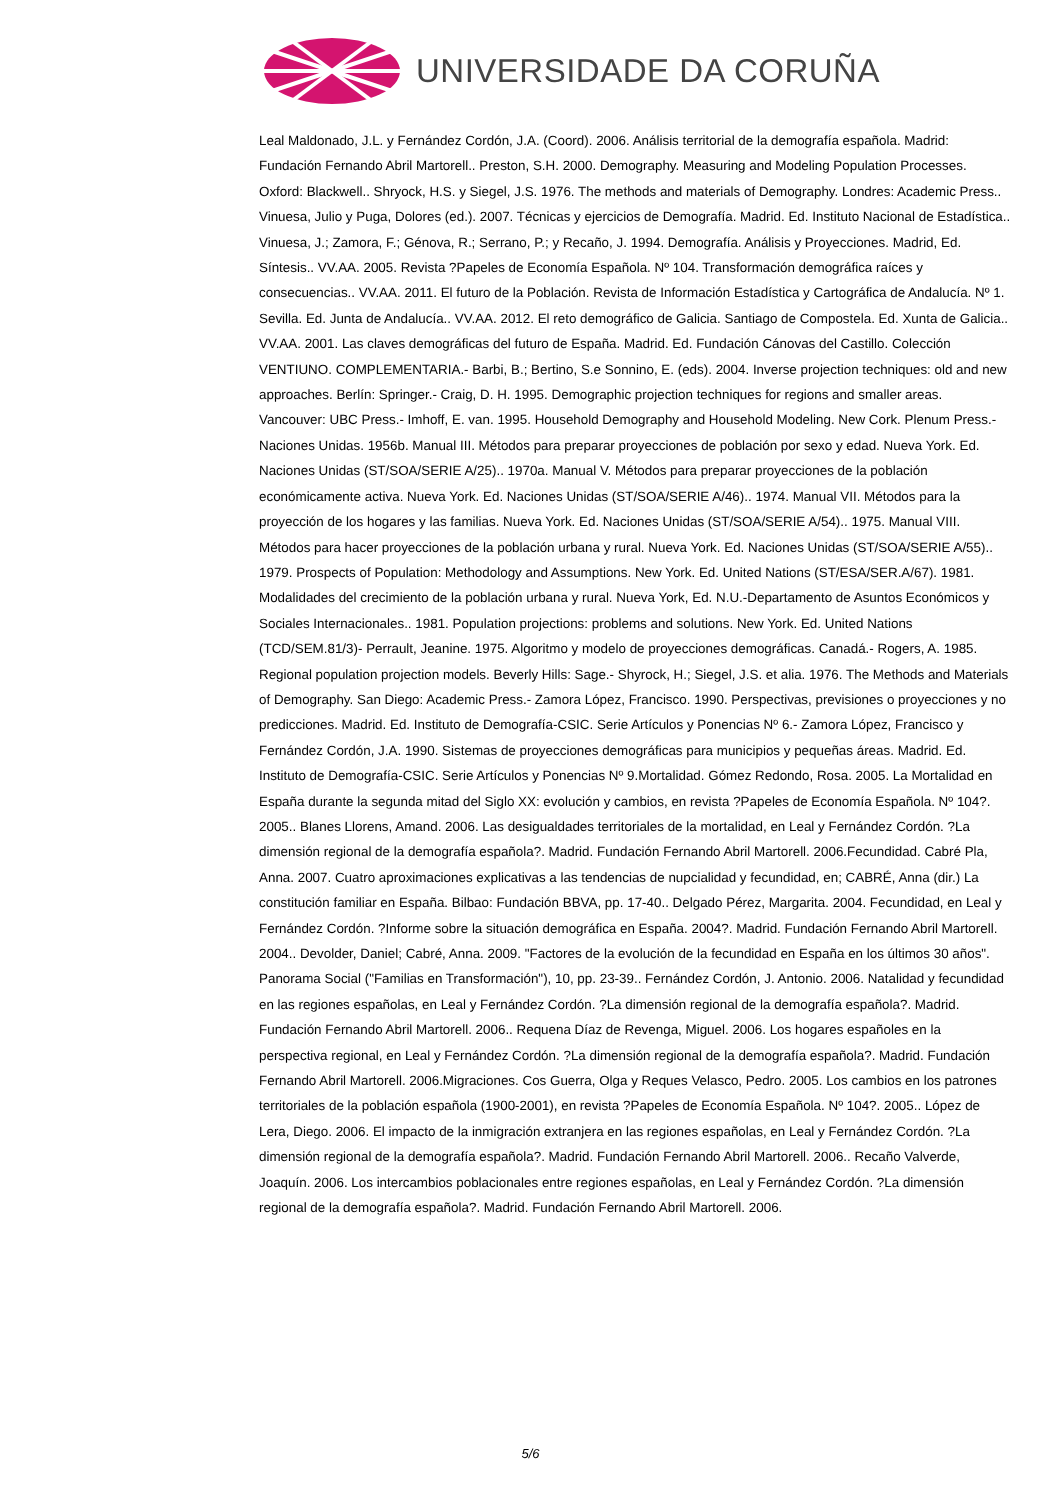UNIVERSIDADE DA CORUÑA
Leal Maldonado, J.L. y Fernández Cordón, J.A. (Coord). 2006. Análisis territorial de la demografía española. Madrid: Fundación Fernando Abril Martorell.. Preston, S.H. 2000. Demography. Measuring and Modeling Population Processes. Oxford: Blackwell.. Shryock, H.S. y Siegel, J.S. 1976. The methods and materials of Demography. Londres: Academic Press.. Vinuesa, Julio y Puga, Dolores (ed.). 2007. Técnicas y ejercicios de Demografía. Madrid. Ed. Instituto Nacional de Estadística.. Vinuesa, J.; Zamora, F.; Génova, R.; Serrano, P.; y Recaño, J. 1994. Demografía. Análisis y Proyecciones. Madrid, Ed. Síntesis.. VV.AA. 2005. Revista ?Papeles de Economía Española. Nº 104. Transformación demográfica raíces y consecuencias.. VV.AA. 2011. El futuro de la Población. Revista de Información Estadística y Cartográfica de Andalucía. Nº 1. Sevilla. Ed. Junta de Andalucía.. VV.AA. 2012. El reto demográfico de Galicia. Santiago de Compostela. Ed. Xunta de Galicia.. VV.AA. 2001. Las claves demográficas del futuro de España. Madrid. Ed. Fundación Cánovas del Castillo. Colección VENTIUNO. COMPLEMENTARIA.- Barbi, B.; Bertino, S.e Sonnino, E. (eds). 2004. Inverse projection techniques: old and new approaches. Berlín: Springer.- Craig, D. H. 1995. Demographic projection techniques for regions and smaller areas. Vancouver: UBC Press.- Imhoff, E. van. 1995. Household Demography and Household Modeling. New Cork. Plenum Press.- Naciones Unidas. 1956b. Manual III. Métodos para preparar proyecciones de población por sexo y edad. Nueva York. Ed. Naciones Unidas (ST/SOA/SERIE A/25).. 1970a. Manual V. Métodos para preparar proyecciones de la población económicamente activa. Nueva York. Ed. Naciones Unidas (ST/SOA/SERIE A/46).. 1974. Manual VII. Métodos para la proyección de los hogares y las familias. Nueva York. Ed. Naciones Unidas (ST/SOA/SERIE A/54).. 1975. Manual VIII. Métodos para hacer proyecciones de la población urbana y rural. Nueva York. Ed. Naciones Unidas (ST/SOA/SERIE A/55).. 1979. Prospects of Population: Methodology and Assumptions. New York. Ed. United Nations (ST/ESA/SER.A/67). 1981. Modalidades del crecimiento de la población urbana y rural. Nueva York, Ed. N.U.-Departamento de Asuntos Económicos y Sociales Internacionales.. 1981. Population projections: problems and solutions. New York. Ed. United Nations (TCD/SEM.81/3)- Perrault, Jeanine. 1975. Algoritmo y modelo de proyecciones demográficas. Canadá.- Rogers, A. 1985. Regional population projection models. Beverly Hills: Sage.- Shyrock, H.; Siegel, J.S. et alia. 1976. The Methods and Materials of Demography. San Diego: Academic Press.- Zamora López, Francisco. 1990. Perspectivas, previsiones o proyecciones y no predicciones. Madrid. Ed. Instituto de Demografía-CSIC. Serie Artículos y Ponencias Nº 6.- Zamora López, Francisco y Fernández Cordón, J.A. 1990. Sistemas de proyecciones demográficas para municipios y pequeñas áreas. Madrid. Ed. Instituto de Demografía-CSIC. Serie Artículos y Ponencias Nº 9.Mortalidad. Gómez Redondo, Rosa. 2005. La Mortalidad en España durante la segunda mitad del Siglo XX: evolución y cambios, en revista ?Papeles de Economía Española. Nº 104?. 2005.. Blanes Llorens, Amand. 2006. Las desigualdades territoriales de la mortalidad, en Leal y Fernández Cordón. ?La dimensión regional de la demografía española?. Madrid. Fundación Fernando Abril Martorell. 2006.Fecundidad. Cabré Pla, Anna. 2007. Cuatro aproximaciones explicativas a las tendencias de nupcialidad y fecundidad, en; CABRÉ, Anna (dir.) La constitución familiar en España. Bilbao: Fundación BBVA, pp. 17-40.. Delgado Pérez, Margarita. 2004. Fecundidad, en Leal y Fernández Cordón. ?Informe sobre la situación demográfica en España. 2004?. Madrid. Fundación Fernando Abril Martorell. 2004.. Devolder, Daniel; Cabré, Anna. 2009. "Factores de la evolución de la fecundidad en España en los últimos 30 años". Panorama Social ("Familias en Transformación"), 10, pp. 23-39.. Fernández Cordón, J. Antonio. 2006. Natalidad y fecundidad en las regiones españolas, en Leal y Fernández Cordón. ?La dimensión regional de la demografía española?. Madrid. Fundación Fernando Abril Martorell. 2006.. Requena Díaz de Revenga, Miguel. 2006. Los hogares españoles en la perspectiva regional, en Leal y Fernández Cordón. ?La dimensión regional de la demografía española?. Madrid. Fundación Fernando Abril Martorell. 2006.Migraciones. Cos Guerra, Olga y Reques Velasco, Pedro. 2005. Los cambios en los patrones territoriales de la población española (1900-2001), en revista ?Papeles de Economía Española. Nº 104?. 2005.. López de Lera, Diego. 2006. El impacto de la inmigración extranjera en las regiones españolas, en Leal y Fernández Cordón. ?La dimensión regional de la demografía española?. Madrid. Fundación Fernando Abril Martorell. 2006.. Recaño Valverde, Joaquín. 2006. Los intercambios poblacionales entre regiones españolas, en Leal y Fernández Cordón. ?La dimensión regional de la demografía española?. Madrid. Fundación Fernando Abril Martorell. 2006.
5/6